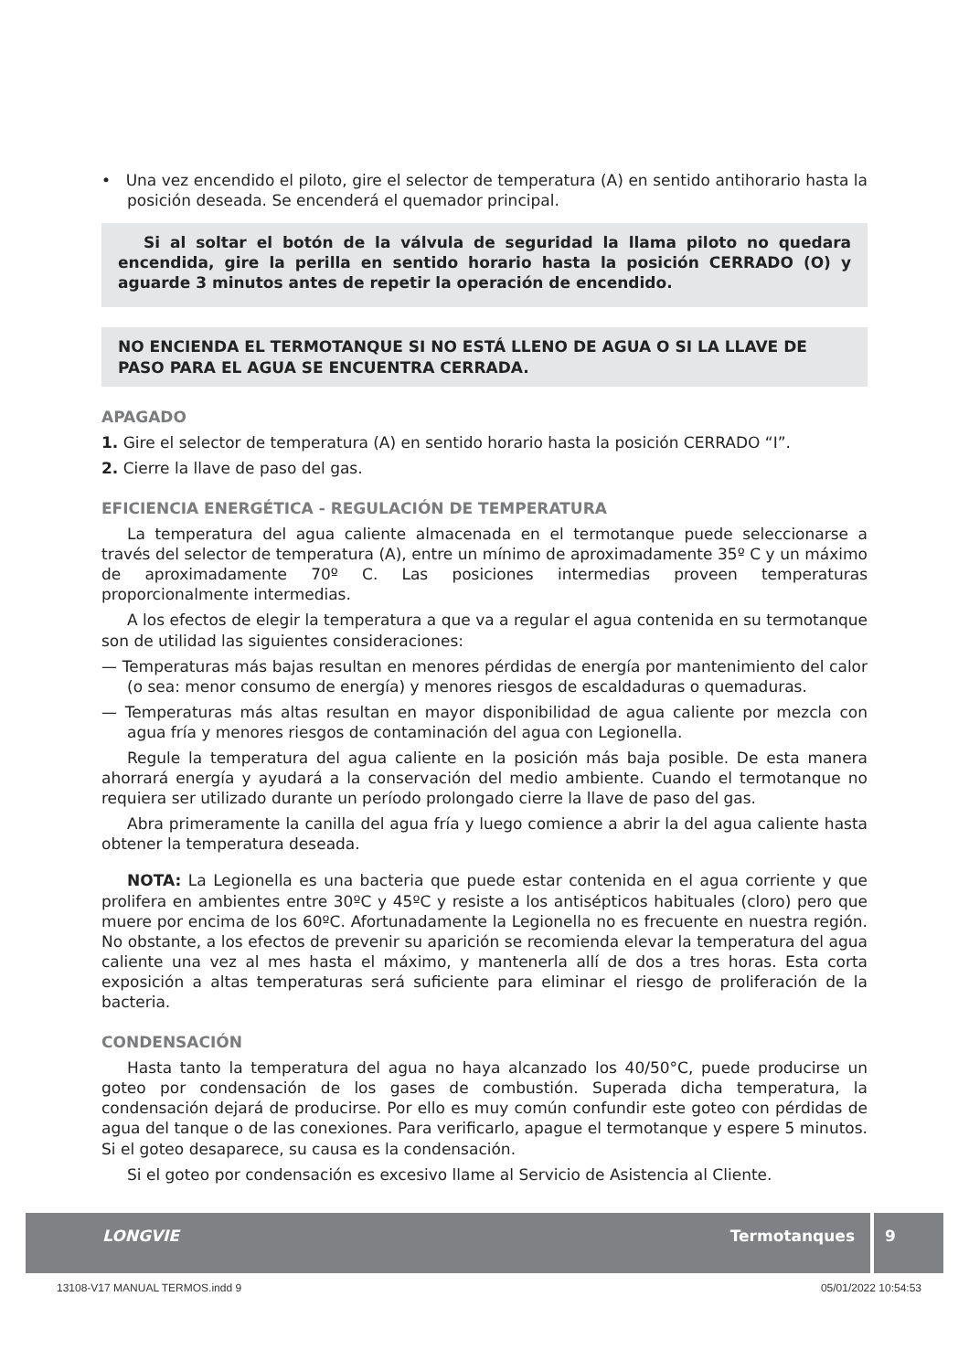• Una vez encendido el piloto, gire el selector de temperatura (A) en sentido antihorario hasta la posición deseada. Se encenderá el quemador principal.
Si al soltar el botón de la válvula de seguridad la llama piloto no quedara encendida, gire la perilla en sentido horario hasta la posición CERRADO (O) y aguarde 3 minutos antes de repetir la operación de encendido.
NO ENCIENDA EL TERMOTANQUE SI NO ESTÁ LLENO DE AGUA O SI LA LLAVE DE PASO PARA EL AGUA SE ENCUENTRA CERRADA.
APAGADO
1. Gire el selector de temperatura (A) en sentido horario hasta la posición CERRADO “I”.
2. Cierre la llave de paso del gas.
EFICIENCIA ENERGÉTICA - REGULACIÓN DE TEMPERATURA
La temperatura del agua caliente almacenada en el termotanque puede seleccionarse a través del selector de temperatura (A), entre un mínimo de aproximadamente 35º C y un máximo de aproximadamente 70º C. Las posiciones intermedias proveen temperaturas proporcionalmente intermedias.
A los efectos de elegir la temperatura a que va a regular el agua contenida en su termotanque son de utilidad las siguientes consideraciones:
— Temperaturas más bajas resultan en menores pérdidas de energía por mantenimiento del calor (o sea: menor consumo de energía) y menores riesgos de escaldaduras o quemaduras.
— Temperaturas más altas resultan en mayor disponibilidad de agua caliente por mezcla con agua fría y menores riesgos de contaminación del agua con Legionella.
Regule la temperatura del agua caliente en la posición más baja posible. De esta manera ahorrará energía y ayudará a la conservación del medio ambiente. Cuando el termotanque no requiera ser utilizado durante un período prolongado cierre la llave de paso del gas.
Abra primeramente la canilla del agua fría y luego comience a abrir la del agua caliente hasta obtener la temperatura deseada.
NOTA: La Legionella es una bacteria que puede estar contenida en el agua corriente y que prolifera en ambientes entre 30ºC y 45ºC y resiste a los antisépticos habituales (cloro) pero que muere por encima de los 60ºC. Afortunadamente la Legionella no es frecuente en nuestra región. No obstante, a los efectos de prevenir su aparición se recomienda elevar la temperatura del agua caliente una vez al mes hasta el máximo, y mantenerla allí de dos a tres horas. Esta corta exposición a altas temperaturas será suficiente para eliminar el riesgo de proliferación de la bacteria.
CONDENSACIÓN
Hasta tanto la temperatura del agua no haya alcanzado los 40/50°C, puede producirse un goteo por condensación de los gases de combustión. Superada dicha temperatura, la condensación dejará de producirse. Por ello es muy común confundir este goteo con pérdidas de agua del tanque o de las conexiones. Para verificarlo, apague el termotanque y espere 5 minutos. Si el goteo desaparece, su causa es la condensación.
Si el goteo por condensación es excesivo llame al Servicio de Asistencia al Cliente.
LONGVIE Termotanques
9
13108-V17 MANUAL TERMOS.indd 9 05/01/2022 10:54:53